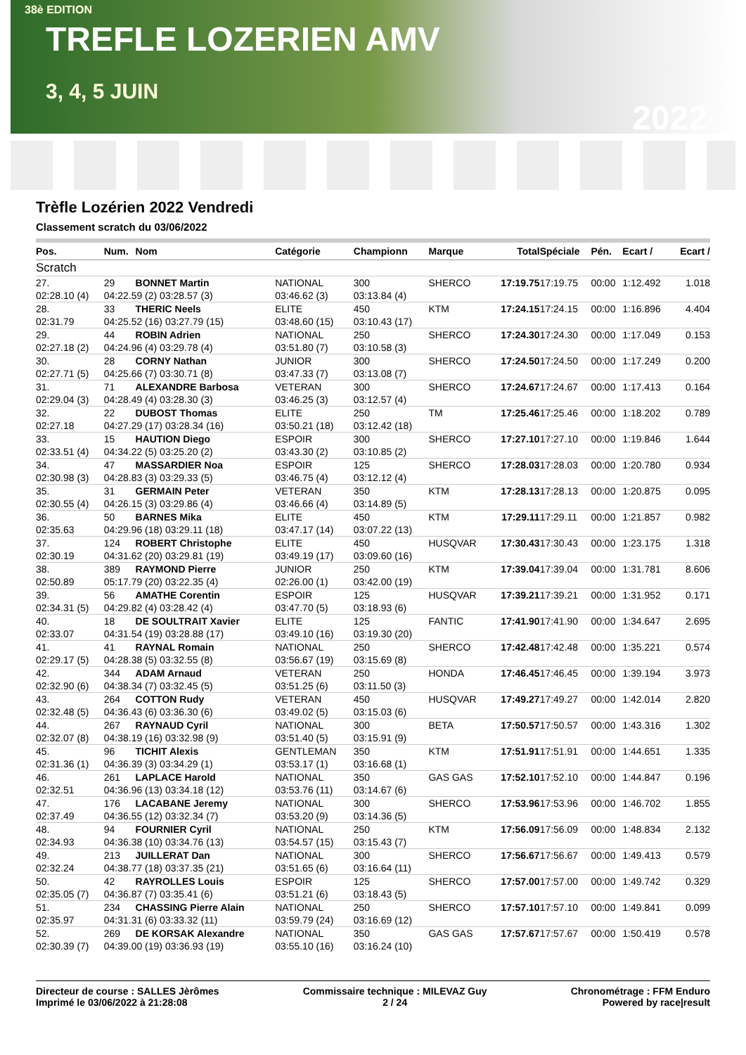38è EDITION
TREFLE LOZERIEN AMV
3, 4, 5 JUIN
2022
Trèfle Lozérien 2022 Vendredi
Classement scratch du 03/06/2022
| Pos. | Num. | Nom | Catégorie | Championn | Marque | Total | Spéciale | Pén. | Ecart / | Ecart / |
| --- | --- | --- | --- | --- | --- | --- | --- | --- | --- | --- |
| Scratch | | | | | | | | | | |
| 27. | 29 | BONNET Martin | NATIONAL | 300 | SHERCO | 17:19.75 | 17:19.75 | 00:00 | 1:12.492 | 1.018 |
| 02:28.10 (4) | 04:22.59 (2) 03:28.57 (3) | | 03:46.62 (3) | 03:13.84 (4) | | | | | | |
| 28. | 33 | THERIC Neels | ELITE | 450 | KTM | 17:24.15 | 17:24.15 | 00:00 | 1:16.896 | 4.404 |
| 02:31.79 | 04:25.52 (16) 03:27.79 (15) | | 03:48.60 (15) | 03:10.43 (17) | | | | | | |
| 29. | 44 | ROBIN Adrien | NATIONAL | 250 | SHERCO | 17:24.30 | 17:24.30 | 00:00 | 1:17.049 | 0.153 |
| 02:27.18 (2) | 04:24.96 (4) 03:29.78 (4) | | 03:51.80 (7) | 03:10.58 (3) | | | | | | |
| 30. | 28 | CORNY Nathan | JUNIOR | 300 | SHERCO | 17:24.50 | 17:24.50 | 00:00 | 1:17.249 | 0.200 |
| 02:27.71 (5) | 04:25.66 (7) 03:30.71 (8) | | 03:47.33 (7) | 03:13.08 (7) | | | | | | |
| 31. | 71 | ALEXANDRE Barbosa | VETERAN | 300 | SHERCO | 17:24.67 | 17:24.67 | 00:00 | 1:17.413 | 0.164 |
| 02:29.04 (3) | 04:28.49 (4) 03:28.30 (3) | | 03:46.25 (3) | 03:12.57 (4) | | | | | | |
| 32. | 22 | DUBOST Thomas | ELITE | 250 | TM | 17:25.46 | 17:25.46 | 00:00 | 1:18.202 | 0.789 |
| 02:27.18 | 04:27.29 (17) 03:28.34 (16) | | 03:50.21 (18) | 03:12.42 (18) | | | | | | |
| 33. | 15 | HAUTION Diego | ESPOIR | 300 | SHERCO | 17:27.10 | 17:27.10 | 00:00 | 1:19.846 | 1.644 |
| 02:33.51 (4) | 04:34.22 (5) 03:25.20 (2) | | 03:43.30 (2) | 03:10.85 (2) | | | | | | |
| 34. | 47 | MASSARDIER Noa | ESPOIR | 125 | SHERCO | 17:28.03 | 17:28.03 | 00:00 | 1:20.780 | 0.934 |
| 02:30.98 (3) | 04:28.83 (3) 03:29.33 (5) | | 03:46.75 (4) | 03:12.12 (4) | | | | | | |
| 35. | 31 | GERMAIN Peter | VETERAN | 350 | KTM | 17:28.13 | 17:28.13 | 00:00 | 1:20.875 | 0.095 |
| 02:30.55 (4) | 04:26.15 (3) 03:29.86 (4) | | 03:46.66 (4) | 03:14.89 (5) | | | | | | |
| 36. | 50 | BARNES Mika | ELITE | 450 | KTM | 17:29.11 | 17:29.11 | 00:00 | 1:21.857 | 0.982 |
| 02:35.63 | 04:29.96 (18) 03:29.11 (18) | | 03:47.17 (14) | 03:07.22 (13) | | | | | | |
| 37. | 124 | ROBERT Christophe | ELITE | 450 | HUSQVAR | 17:30.43 | 17:30.43 | 00:00 | 1:23.175 | 1.318 |
| 02:30.19 | 04:31.62 (20) 03:29.81 (19) | | 03:49.19 (17) | 03:09.60 (16) | | | | | | |
| 38. | 389 | RAYMOND Pierre | JUNIOR | 250 | KTM | 17:39.04 | 17:39.04 | 00:00 | 1:31.781 | 8.606 |
| 02:50.89 | 05:17.79 (20) 03:22.35 (4) | | 02:26.00 (1) | 03:42.00 (19) | | | | | | |
| 39. | 56 | AMATHE Corentin | ESPOIR | 125 | HUSQVAR | 17:39.21 | 17:39.21 | 00:00 | 1:31.952 | 0.171 |
| 02:34.31 (5) | 04:29.82 (4) 03:28.42 (4) | | 03:47.70 (5) | 03:18.93 (6) | | | | | | |
| 40. | 18 | DE SOULTRAIT Xavier | ELITE | 125 | FANTIC | 17:41.90 | 17:41.90 | 00:00 | 1:34.647 | 2.695 |
| 02:33.07 | 04:31.54 (19) 03:28.88 (17) | | 03:49.10 (16) | 03:19.30 (20) | | | | | | |
| 41. | 41 | RAYNAL Romain | NATIONAL | 250 | SHERCO | 17:42.48 | 17:42.48 | 00:00 | 1:35.221 | 0.574 |
| 02:29.17 (5) | 04:28.38 (5) 03:32.55 (8) | | 03:56.67 (19) | 03:15.69 (8) | | | | | | |
| 42. | 344 | ADAM Arnaud | VETERAN | 250 | HONDA | 17:46.45 | 17:46.45 | 00:00 | 1:39.194 | 3.973 |
| 02:32.90 (6) | 04:38.34 (7) 03:32.45 (5) | | 03:51.25 (6) | 03:11.50 (3) | | | | | | |
| 43. | 264 | COTTON Rudy | VETERAN | 450 | HUSQVAR | 17:49.27 | 17:49.27 | 00:00 | 1:42.014 | 2.820 |
| 02:32.48 (5) | 04:36.43 (6) 03:36.30 (6) | | 03:49.02 (5) | 03:15.03 (6) | | | | | | |
| 44. | 267 | RAYNAUD Cyril | NATIONAL | 300 | BETA | 17:50.57 | 17:50.57 | 00:00 | 1:43.316 | 1.302 |
| 02:32.07 (8) | 04:38.19 (16) 03:32.98 (9) | | 03:51.40 (5) | 03:15.91 (9) | | | | | | |
| 45. | 96 | TICHIT Alexis | GENTLEMAN | 350 | KTM | 17:51.91 | 17:51.91 | 00:00 | 1:44.651 | 1.335 |
| 02:31.36 (1) | 04:36.39 (3) 03:34.29 (1) | | 03:53.17 (1) | 03:16.68 (1) | | | | | | |
| 46. | 261 | LAPLACE Harold | NATIONAL | 350 | GAS GAS | 17:52.10 | 17:52.10 | 00:00 | 1:44.847 | 0.196 |
| 02:32.51 | 04:36.96 (13) 03:34.18 (12) | | 03:53.76 (11) | 03:14.67 (6) | | | | | | |
| 47. | 176 | LACABANE Jeremy | NATIONAL | 300 | SHERCO | 17:53.96 | 17:53.96 | 00:00 | 1:46.702 | 1.855 |
| 02:37.49 | 04:36.55 (12) 03:32.34 (7) | | 03:53.20 (9) | 03:14.36 (5) | | | | | | |
| 48. | 94 | FOURNIER Cyril | NATIONAL | 250 | KTM | 17:56.09 | 17:56.09 | 00:00 | 1:48.834 | 2.132 |
| 02:34.93 | 04:36.38 (10) 03:34.76 (13) | | 03:54.57 (15) | 03:15.43 (7) | | | | | | |
| 49. | 213 | JUILLERAT Dan | NATIONAL | 300 | SHERCO | 17:56.67 | 17:56.67 | 00:00 | 1:49.413 | 0.579 |
| 02:32.24 | 04:38.77 (18) 03:37.35 (21) | | 03:51.65 (6) | 03:16.64 (11) | | | | | | |
| 50. | 42 | RAYROLLES Louis | ESPOIR | 125 | SHERCO | 17:57.00 | 17:57.00 | 00:00 | 1:49.742 | 0.329 |
| 02:35.05 (7) | 04:36.87 (7) 03:35.41 (6) | | 03:51.21 (6) | 03:18.43 (5) | | | | | | |
| 51. | 234 | CHASSING Pierre Alain | NATIONAL | 250 | SHERCO | 17:57.10 | 17:57.10 | 00:00 | 1:49.841 | 0.099 |
| 02:35.97 | 04:31.31 (6) 03:33.32 (11) | | 03:59.79 (24) | 03:16.69 (12) | | | | | | |
| 52. | 269 | DE KORSAK Alexandre | NATIONAL | 350 | GAS GAS | 17:57.67 | 17:57.67 | 00:00 | 1:50.419 | 0.578 |
| 02:30.39 (7) | 04:39.00 (19) 03:36.93 (19) | | 03:55.10 (16) | 03:16.24 (10) | | | | | | |
Directeur de course : SALLES Jèrômes
Imprimé le 03/06/2022 à 21:28:08
Commissaire technique : MILEVAZ Guy
2 / 24
Chronométrage : FFM Enduro
Powered by race|result